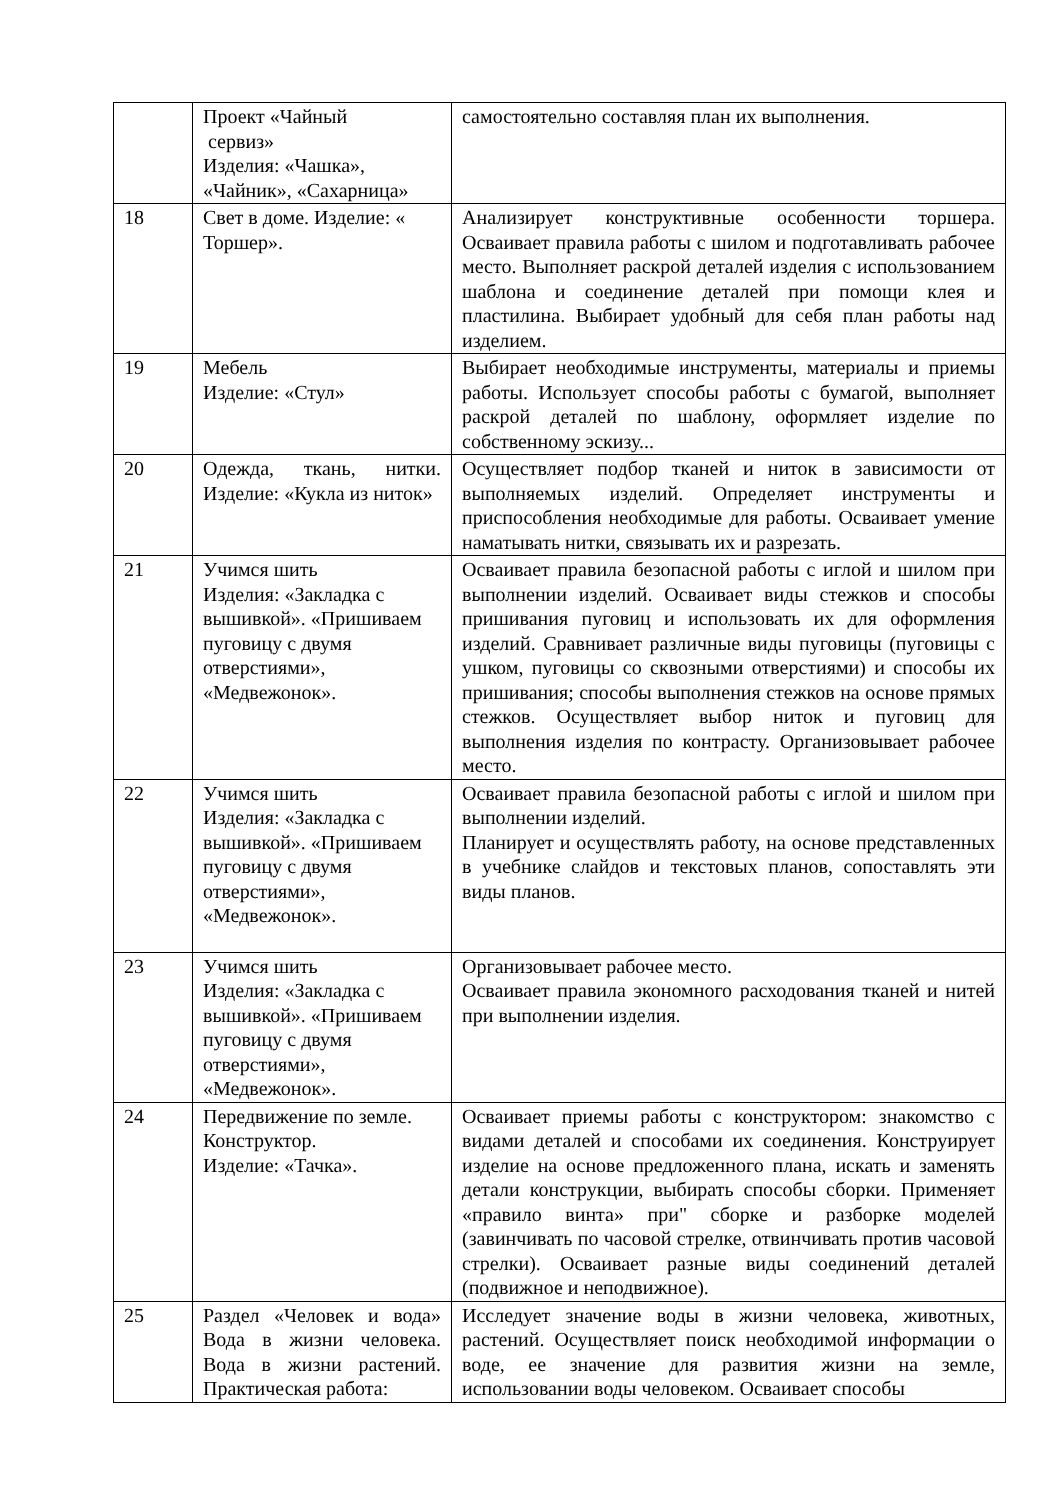| | Проект «Чайный сервиз» Изделия: «Чашка», «Чайник», «Сахарница» | самостоятельно составляя план их выполнения. |
| 18 | Свет в доме. Изделие: « Торшер». | Анализирует конструктивные особенности торшера. Осваивает правила работы с шилом и подготавливать рабочее место. Выполняет раскрой деталей изделия с использованием шаблона и соединение деталей при помощи клея и пластилина. Выбирает удобный для себя план работы над изделием. |
| 19 | Мебель Изделие: «Стул» | Выбирает необходимые инструменты, материалы и приемы работы. Использует способы работы с бумагой, выполняет раскрой деталей по шаблону, оформляет изделие по собственному эскизу... |
| 20 | Одежда, ткань, нитки. Изделие: «Кукла из ниток» | Осуществляет подбор тканей и ниток в зависимости от выполняемых изделий. Определяет инструменты и приспособления необходимые для работы. Осваивает умение наматывать нитки, связывать их и разрезать. |
| 21 | Учимся шить Изделия: «Закладка с вышивкой». «Пришиваем пуговицу с двумя отверстиями», «Медвежонок». | Осваивает правила безопасной работы с иглой и шилом при выполнении изделий. Осваивает виды стежков и способы пришивания пуговиц и использовать их для оформления изделий. Сравнивает различные виды пуговицы (пуговицы с ушком, пуговицы со сквозными отверстиями) и способы их пришивания; способы выполнения стежков на основе прямых стежков. Осуществляет выбор ниток и пуговиц для выполнения изделия по контрасту. Организовывает рабочее место. |
| 22 | Учимся шить Изделия: «Закладка с вышивкой». «Пришиваем пуговицу с двумя отверстиями», «Медвежонок». | Осваивает правила безопасной работы с иглой и шилом при выполнении изделий. Планирует и осуществлять работу, на основе представленных в учебнике слайдов и текстовых планов, сопоставлять эти виды планов. |
| 23 | Учимся шить Изделия: «Закладка с вышивкой». «Пришиваем пуговицу с двумя отверстиями», «Медвежонок». | Организовывает рабочее место. Осваивает правила экономного расходования тканей и нитей при выполнении изделия. |
| 24 | Передвижение по земле. Конструктор. Изделие: «Тачка». | Осваивает приемы работы с конструктором: знакомство с видами деталей и способами их соединения. Конструирует изделие на основе предложенного плана, искать и заменять детали конструкции, выбирать способы сборки. Применяет «правило винта» при" сборке и разборке моделей (завинчивать по часовой стрелке, отвинчивать против часовой стрелки). Осваивает разные виды соединений деталей (подвижное и неподвижное). |
| 25 | Раздел «Человек и вода» Вода в жизни человека. Вода в жизни растений. Практическая работа: | Исследует значение воды в жизни человека, животных, растений. Осуществляет поиск необходимой информации о воде, ее значение для развития жизни на земле, использовании воды человеком. Осваивает способы |